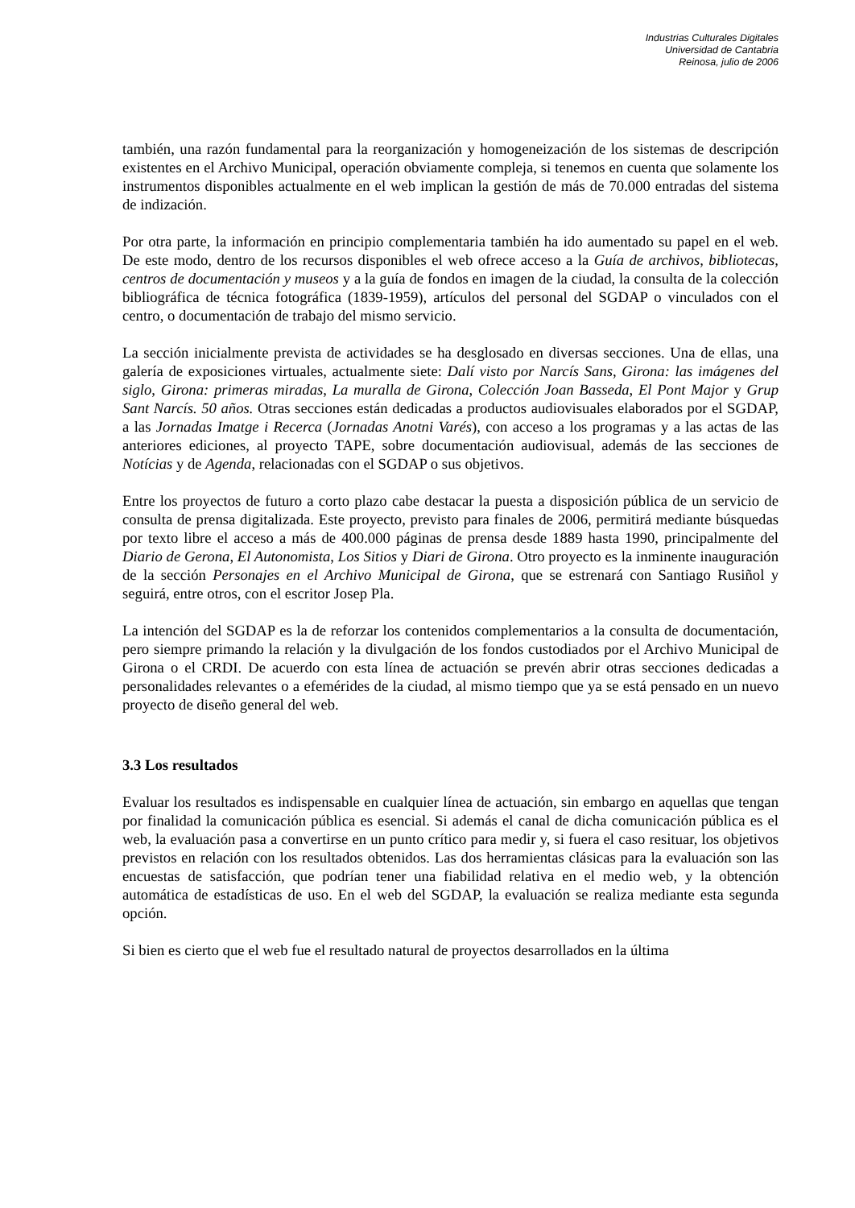Industrias Culturales Digitales
Universidad de Cantabria
Reinosa, julio de 2006
también, una razón fundamental para la reorganización y homogeneización de los sistemas de descripción existentes en el Archivo Municipal, operación obviamente compleja, si tenemos en cuenta que solamente los instrumentos disponibles actualmente en el web implican la gestión de más de 70.000 entradas del sistema de indización.
Por otra parte, la información en principio complementaria también ha ido aumentado su papel en el web. De este modo, dentro de los recursos disponibles el web ofrece acceso a la Guía de archivos, bibliotecas, centros de documentación y museos y a la guía de fondos en imagen de la ciudad, la consulta de la colección bibliográfica de técnica fotográfica (1839-1959), artículos del personal del SGDAP o vinculados con el centro, o documentación de trabajo del mismo servicio.
La sección inicialmente prevista de actividades se ha desglosado en diversas secciones. Una de ellas, una galería de exposiciones virtuales, actualmente siete: Dalí visto por Narcís Sans, Girona: las imágenes del siglo, Girona: primeras miradas, La muralla de Girona, Colección Joan Basseda, El Pont Major y Grup Sant Narcís. 50 años. Otras secciones están dedicadas a productos audiovisuales elaborados por el SGDAP, a las Jornadas Imatge i Recerca (Jornadas Anotni Varés), con acceso a los programas y a las actas de las anteriores ediciones, al proyecto TAPE, sobre documentación audiovisual, además de las secciones de Notícias y de Agenda, relacionadas con el SGDAP o sus objetivos.
Entre los proyectos de futuro a corto plazo cabe destacar la puesta a disposición pública de un servicio de consulta de prensa digitalizada. Este proyecto, previsto para finales de 2006, permitirá mediante búsquedas por texto libre el acceso a más de 400.000 páginas de prensa desde 1889 hasta 1990, principalmente del Diario de Gerona, El Autonomista, Los Sitios y Diari de Girona. Otro proyecto es la inminente inauguración de la sección Personajes en el Archivo Municipal de Girona, que se estrenará con Santiago Rusiñol y seguirá, entre otros, con el escritor Josep Pla.
La intención del SGDAP es la de reforzar los contenidos complementarios a la consulta de documentación, pero siempre primando la relación y la divulgación de los fondos custodiados por el Archivo Municipal de Girona o el CRDI. De acuerdo con esta línea de actuación se prevén abrir otras secciones dedicadas a personalidades relevantes o a efemérides de la ciudad, al mismo tiempo que ya se está pensado en un nuevo proyecto de diseño general del web.
3.3 Los resultados
Evaluar los resultados es indispensable en cualquier línea de actuación, sin embargo en aquellas que tengan por finalidad la comunicación pública es esencial. Si además el canal de dicha comunicación pública es el web, la evaluación pasa a convertirse en un punto crítico para medir y, si fuera el caso resituar, los objetivos previstos en relación con los resultados obtenidos. Las dos herramientas clásicas para la evaluación son las encuestas de satisfacción, que podrían tener una fiabilidad relativa en el medio web, y la obtención automática de estadísticas de uso. En el web del SGDAP, la evaluación se realiza mediante esta segunda opción.
Si bien es cierto que el web fue el resultado natural de proyectos desarrollados en la última